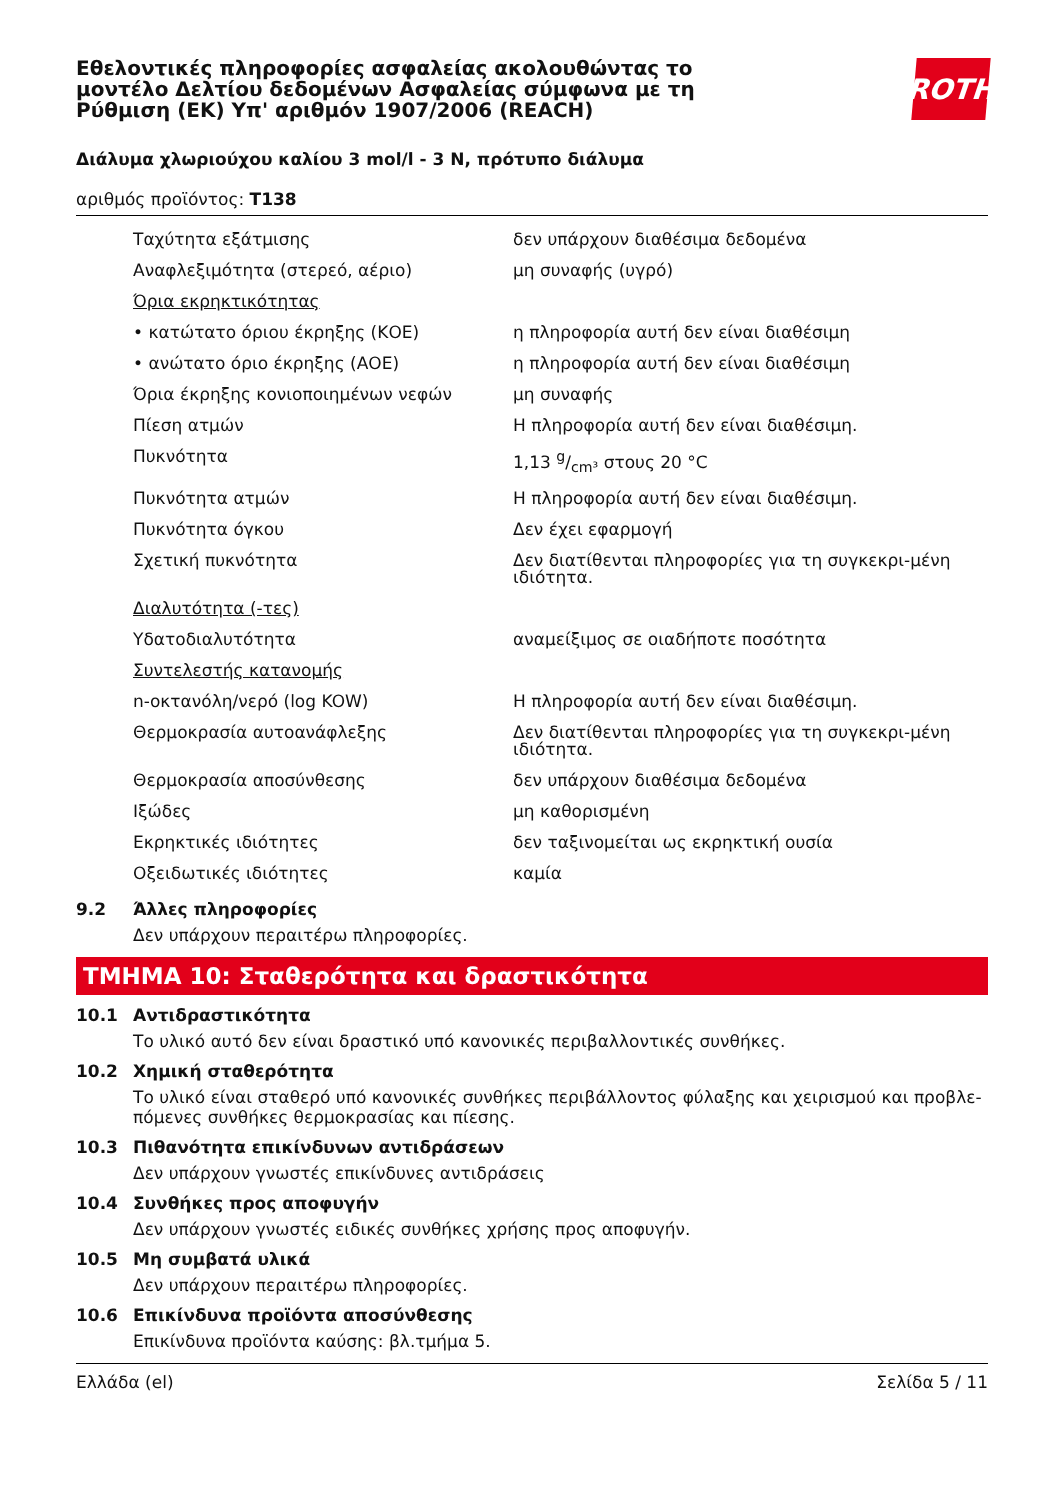Εθελοντικές πληροφορίες ασφαλείας ακολουθώντας το μοντέλο Δελτίου δεδομένων Ασφαλείας σύμφωνα με τη Ρύθμιση (ΕΚ) Υπ' αριθμόν 1907/2006 (REACH)
ROTH
Διάλυμα χλωριούχου καλίου 3 mol/l - 3 N, πρότυπο διάλυμα
αριθμός προϊόντος: T138
| Ταχύτητα εξάτμισης | δεν υπάρχουν διαθέσιμα δεδομένα |
| Αναφλεξιμότητα (στερεό, αέριο) | μη συναφής (υγρό) |
| Όρια εκρηκτικότητας | |
| • κατώτατο όριου έκρηξης (ΚΟΕ) | η πληροφορία αυτή δεν είναι διαθέσιμη |
| • ανώτατο όριο έκρηξης (ΑΟΕ) | η πληροφορία αυτή δεν είναι διαθέσιμη |
| Όρια έκρηξης κονιοποιημένων νεφών | μη συναφής |
| Πίεση ατμών | Η πληροφορία αυτή δεν είναι διαθέσιμη. |
| Πυκνότητα | 1,13 g/cm³ στους 20 °C |
| Πυκνότητα ατμών | Η πληροφορία αυτή δεν είναι διαθέσιμη. |
| Πυκνότητα όγκου | Δεν έχει εφαρμογή |
| Σχετική πυκνότητα | Δεν διατίθενται πληροφορίες για τη συγκεκρι-μένη ιδιότητα. |
| Διαλυτότητα (-τες) | |
| Υδατοδιαλυτότητα | αναμείξιμος σε οιαδήποτε ποσότητα |
| Συντελεστής κατανομής | |
| n-οκτανόλη/νερό (log KOW) | Η πληροφορία αυτή δεν είναι διαθέσιμη. |
| Θερμοκρασία αυτοανάφλεξης | Δεν διατίθενται πληροφορίες για τη συγκεκρι-μένη ιδιότητα. |
| Θερμοκρασία αποσύνθεσης | δεν υπάρχουν διαθέσιμα δεδομένα |
| Ιξώδες | μη καθορισμένη |
| Εκρηκτικές ιδιότητες | δεν ταξινομείται ως εκρηκτική ουσία |
| Οξειδωτικές ιδιότητες | καμία |
9.2 Άλλες πληροφορίες
Δεν υπάρχουν περαιτέρω πληροφορίες.
ΤΜΗΜΑ 10: Σταθερότητα και δραστικότητα
10.1 Αντιδραστικότητα
Το υλικό αυτό δεν είναι δραστικό υπό κανονικές περιβαλλοντικές συνθήκες.
10.2 Χημική σταθερότητα
Το υλικό είναι σταθερό υπό κανονικές συνθήκες περιβάλλοντος φύλαξης και χειρισμού και προβλε-πόμενες συνθήκες θερμοκρασίας και πίεσης.
10.3 Πιθανότητα επικίνδυνων αντιδράσεων
Δεν υπάρχουν γνωστές επικίνδυνες αντιδράσεις
10.4 Συνθήκες προς αποφυγήν
Δεν υπάρχουν γνωστές ειδικές συνθήκες χρήσης προς αποφυγήν.
10.5 Μη συμβατά υλικά
Δεν υπάρχουν περαιτέρω πληροφορίες.
10.6 Επικίνδυνα προϊόντα αποσύνθεσης
Επικίνδυνα προϊόντα καύσης: βλ.τμήμα 5.
Ελλάδα (el) Σελίδα 5 / 11